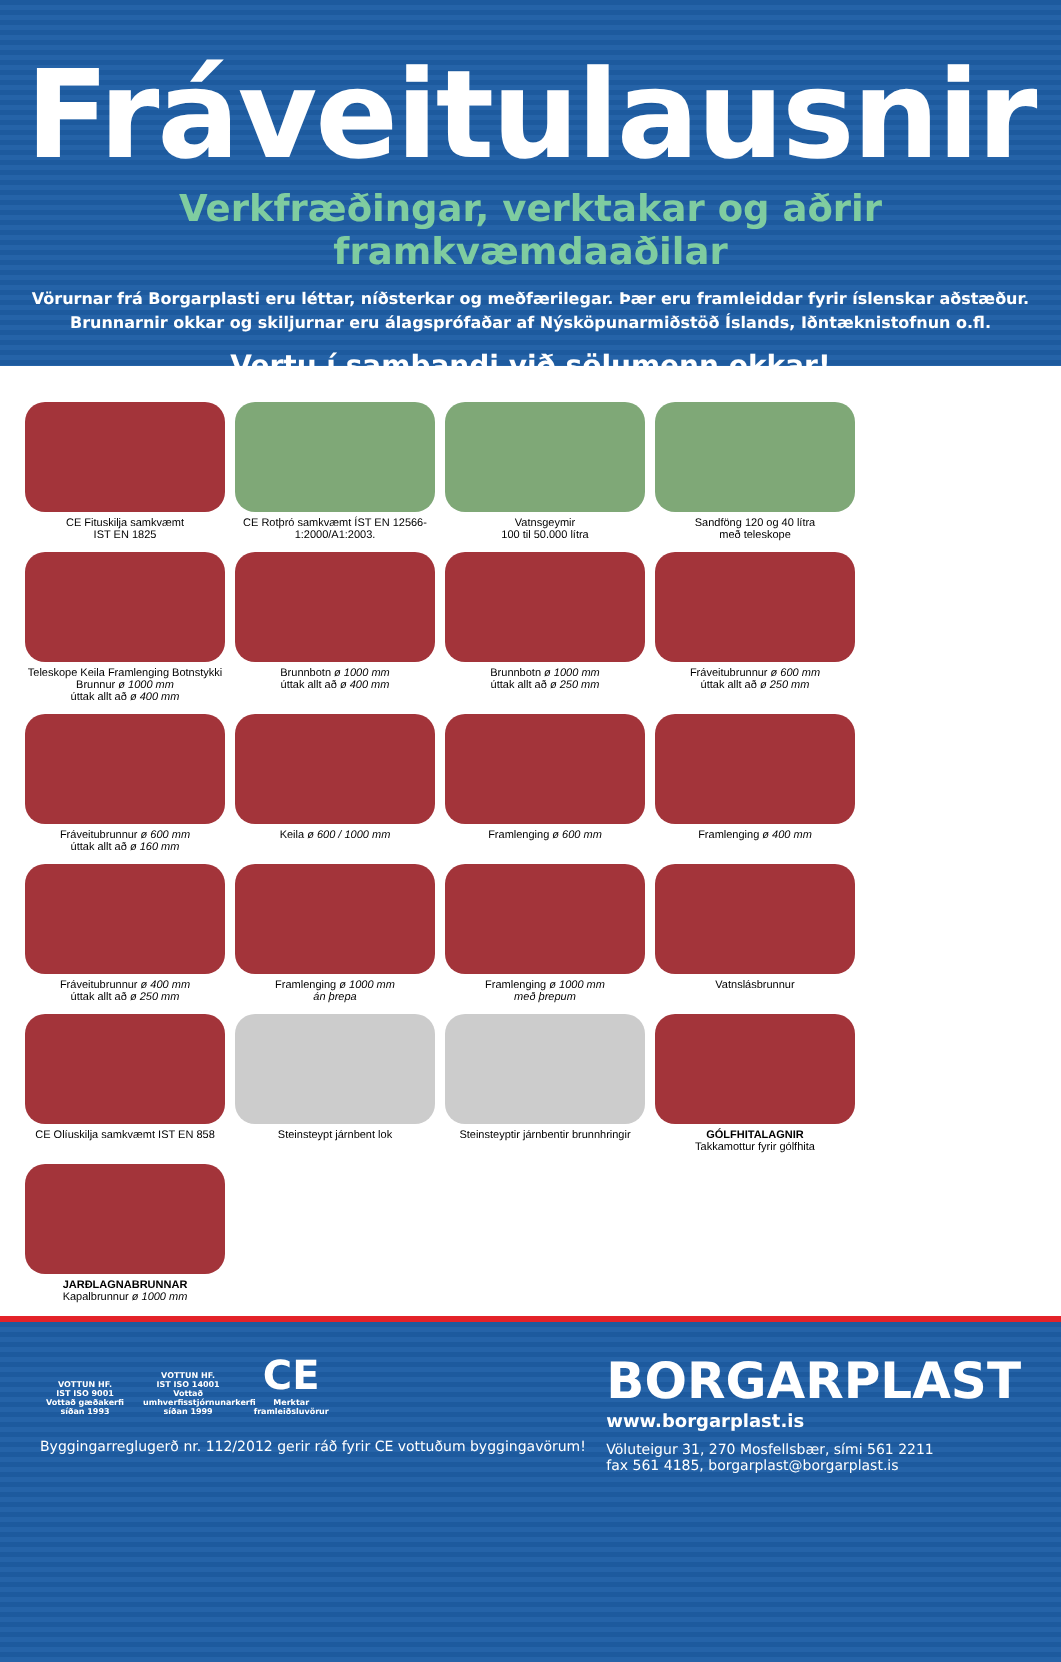Fráveitulausnir
Verkfræðingar, verktakar og aðrir framkvæmdaaðilar
Vörurnar frá Borgarplasti eru léttar, níðsterkar og meðfærilegar. Þær eru framleiddar fyrir íslenskar aðstæður.
Brunnarnir okkar og skiljurnar eru álagsprófaðar af Nýsköpunarmiðstöð Íslands, Iðntæknistofnun o.fl.
Vertu í sambandi við sölumenn okkar!
CE Fituskilja samkvæmt
IST EN 1825
CE Rotþró samkvæmt ÍST EN 12566-1:2000/A1:2003.
Vatnsgeymir
100 til 50.000 lítra
Sandföng 120 og 40 lítra
með teleskope
Teleskope Keila Framlenging Botnstykki
Brunnur ø 1000 mm
úttak allt að ø 400 mm
Brunnbotn ø 1000 mm
úttak allt að ø 400 mm
Brunnbotn ø 1000 mm
úttak allt að ø 250 mm
Fráveitubrunnur ø 600 mm
úttak allt að ø 250 mm
Fráveitubrunnur ø 600 mm
úttak allt að ø 160 mm
Keila ø 600 / 1000 mm
Framlenging ø 600 mm
Framlenging ø 400 mm
Fráveitubrunnur ø 400 mm
úttak allt að ø 250 mm
Framlenging ø 1000 mm
án þrepa
Framlenging ø 1000 mm
með þrepum
Vatnslásbrunnur
CE Olíuskilja samkvæmt IST EN 858
Steinsteypt járnbent lok
Steinsteyptir járnbentir brunnhringir
GÓLFHITALAGNIR
Takkamottur fyrir gólfhita
JARÐLAGNABRUNNAR
Kapalbrunnur ø 1000 mm
VOTTUN HF.
IST ISO 9001
Vottað gæðakerfi síðan 1993
VOTTUN HF.
IST ISO 14001
Vottað umhverfisstjórnunarkerfi síðan 1999
CE
Merktar framleiðsluvörur
Byggingarreglugerð nr. 112/2012 gerir ráð fyrir CE vottuðum byggingavörum!
BORGARPLAST
www.borgarplast.is
Völuteigur 31, 270 Mosfellsbær, sími 561 2211
fax 561 4185, borgarplast@borgarplast.is